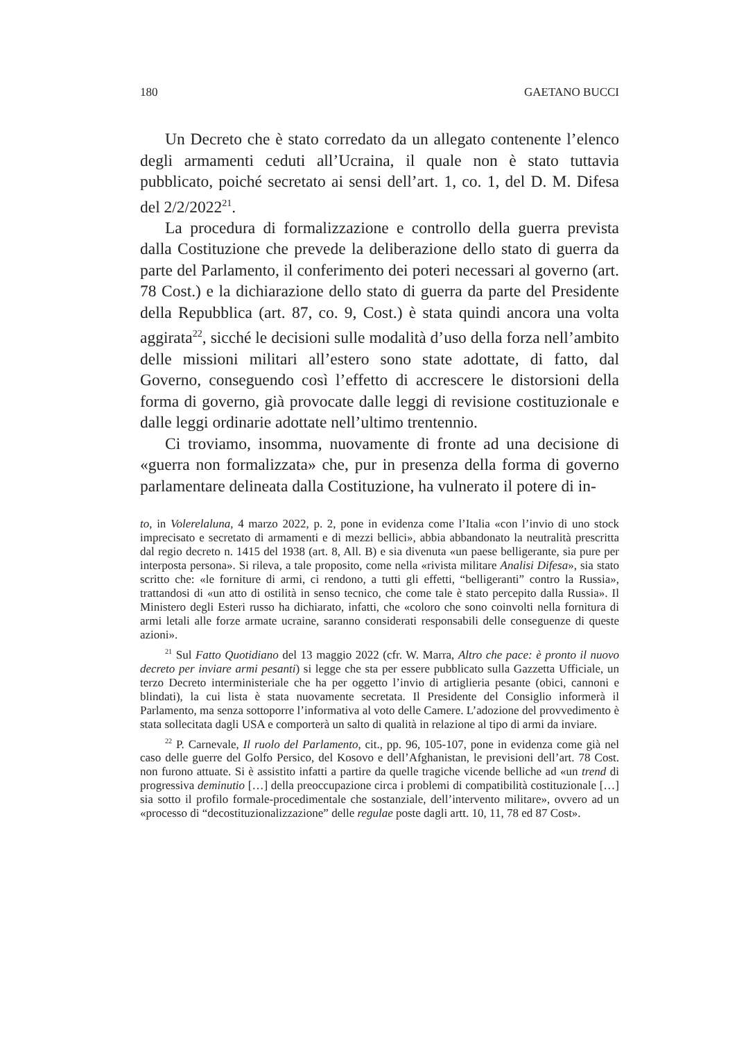180 GAETANO BUCCI
Un Decreto che è stato corredato da un allegato contenente l’elenco degli armamenti ceduti all’Ucraina, il quale non è stato tuttavia pubblicato, poiché secretato ai sensi dell’art. 1, co. 1, del D. M. Difesa del 2/2/2022<sup>21</sup>.
La procedura di formalizzazione e controllo della guerra prevista dalla Costituzione che prevede la deliberazione dello stato di guerra da parte del Parlamento, il conferimento dei poteri necessari al governo (art. 78 Cost.) e la dichiarazione dello stato di guerra da parte del Presidente della Repubblica (art. 87, co. 9, Cost.) è stata quindi ancora una volta aggirata<sup>22</sup>, sicché le decisioni sulle modalità d’uso della forza nell’ambito delle missioni militari all’estero sono state adottate, di fatto, dal Governo, conseguendo così l’effetto di accrescere le distorsioni della forma di governo, già provocate dalle leggi di revisione costituzionale e dalle leggi ordinarie adottate nell’ultimo trentennio.
Ci troviamo, insomma, nuovamente di fronte ad una decisione di «guerra non formalizzata» che, pur in presenza della forma di governo parlamentare delineata dalla Costituzione, ha vulnerato il potere di in-
to, in Volerelaluna, 4 marzo 2022, p. 2, pone in evidenza come l’Italia «con l’invio di uno stock imprecisato e secretato di armamenti e di mezzi bellici», abbia abbandonato la neutralità prescritta dal regio decreto n. 1415 del 1938 (art. 8, All. B) e sia divenuta «un paese belligerante, sia pure per interposta persona». Si rileva, a tale proposito, come nella «rivista militare Analisi Difesa», sia stato scritto che: «le forniture di armi, ci rendono, a tutti gli effetti, “belligeranti” contro la Russia», trattandosi di «un atto di ostilità in senso tecnico, che come tale è stato percepito dalla Russia». Il Ministero degli Esteri russo ha dichiarato, infatti, che «coloro che sono coinvolti nella fornitura di armi letali alle forze armate ucraine, saranno considerati responsabili delle conseguenze di queste azioni».
<sup>21</sup> Sul Fatto Quotidiano del 13 maggio 2022 (cfr. W. Marra, Altro che pace: è pronto il nuovo decreto per inviare armi pesanti) si legge che sta per essere pubblicato sulla Gazzetta Ufficiale, un terzo Decreto interministeriale che ha per oggetto l’invio di artiglieria pesante (obici, cannoni e blindati), la cui lista è stata nuovamente secretata. Il Presidente del Consiglio informerà il Parlamento, ma senza sottoporre l’informativa al voto delle Camere. L’adozione del provvedimento è stata sollecitata dagli USA e comporterà un salto di qualità in relazione al tipo di armi da inviare.
<sup>22</sup> P. Carnevale, Il ruolo del Parlamento, cit., pp. 96, 105-107, pone in evidenza come già nel caso delle guerre del Golfo Persico, del Kosovo e dell’Afghanistan, le previsioni dell’art. 78 Cost. non furono attuate. Si è assistito infatti a partire da quelle tragiche vicende belliche ad «un trend di progressiva deminutio […] della preoccupazione circa i problemi di compatibilità costituzionale […] sia sotto il profilo formale-procedimentale che sostanziale, dell’intervento militare», ovvero ad un «processo di “decostituzionalizzazione” delle regulae poste dagli artt. 10, 11, 78 ed 87 Cost».